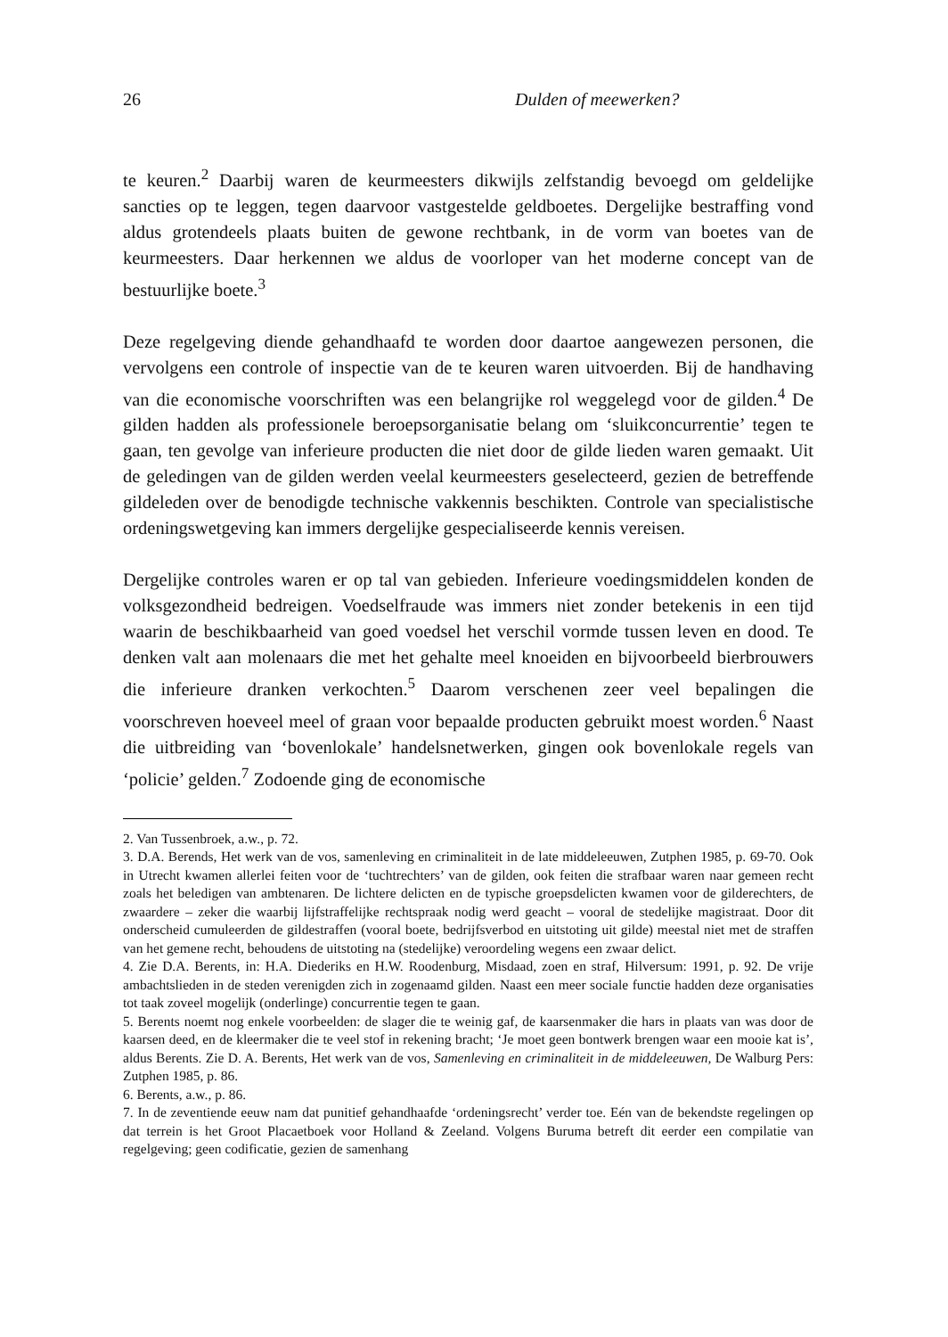26 Dulden of meewerken?
te keuren.<sup>2</sup> Daarbij waren de keurmeesters dikwijls zelfstandig bevoegd om geldelijke sancties op te leggen, tegen daarvoor vastgestelde geldboetes. Dergelijke bestraffing vond aldus grotendeels plaats buiten de gewone rechtbank, in de vorm van boetes van de keurmeesters. Daar herkennen we aldus de voorloper van het moderne concept van de bestuurlijke boete.<sup>3</sup>
Deze regelgeving diende gehandhaafd te worden door daartoe aangewezen personen, die vervolgens een controle of inspectie van de te keuren waren uitvoerden. Bij de handhaving van die economische voorschriften was een belangrijke rol weggelegd voor de gilden.<sup>4</sup> De gilden hadden als professionele beroepsorganisatie belang om ‘sluikconcurrentie’ tegen te gaan, ten gevolge van inferieure producten die niet door de gilde lieden waren gemaakt. Uit de geledingen van de gilden werden veelal keurmeesters geselecteerd, gezien de betreffende gildeleden over de benodigde technische vakkennis beschikten. Controle van specialistische ordeningswetgeving kan immers dergelijke gespecialiseerde kennis vereisen.
Dergelijke controles waren er op tal van gebieden. Inferieure voedingsmiddelen konden de volksgezondheid bedreigen. Voedselfraude was immers niet zonder betekenis in een tijd waarin de beschikbaarheid van goed voedsel het verschil vormde tussen leven en dood. Te denken valt aan molenaars die met het gehalte meel knoeiden en bijvoorbeeld bierbrouwers die inferieure dranken verkochten.<sup>5</sup> Daarom verschenen zeer veel bepalingen die voorschreven hoeveel meel of graan voor bepaalde producten gebruikt moest worden.<sup>6</sup> Naast die uitbreiding van ‘bovenlokale’ handelsnetwerken, gingen ook bovenlokale regels van ‘policie’ gelden.<sup>7</sup> Zodoende ging de economische
2. Van Tussenbroek, a.w., p. 72.
3. D.A. Berends, Het werk van de vos, samenleving en criminaliteit in de late middeleeuwen, Zutphen 1985, p. 69-70. Ook in Utrecht kwamen allerlei feiten voor de ‘tuchtrechters’ van de gilden, ook feiten die strafbaar waren naar gemeen recht zoals het beledigen van ambtenaren. De lichtere delicten en de typische groepsdelicten kwamen voor de gilderechters, de zwaardere – zeker die waarbij lijfstraffelijke rechtspraak nodig werd geacht – vooral de stedelijke magistraat. Door dit onderscheid cumuleerden de gildestraffen (vooral boete, bedrijfsverbod en uitstoting uit gilde) meestal niet met de straffen van het gemene recht, behoudens de uitstoting na (stedelijke) veroordeling wegens een zwaar delict.
4. Zie D.A. Berents, in: H.A. Diederiks en H.W. Roodenburg, Misdaad, zoen en straf, Hilversum: 1991, p. 92. De vrije ambachtslieden in de steden verenigden zich in zogenaamd gilden. Naast een meer sociale functie hadden deze organisaties tot taak zoveel mogelijk (onderlinge) concurrentie tegen te gaan.
5. Berents noemt nog enkele voorbeelden: de slager die te weinig gaf, de kaarsenmaker die hars in plaats van was door de kaarsen deed, en de kleermaker die te veel stof in rekening bracht; ‘Je moet geen bontwerk brengen waar een mooie kat is’, aldus Berents. Zie D. A. Berents, Het werk van de vos, Samenleving en criminaliteit in de middeleeuwen, De Walburg Pers: Zutphen 1985, p. 86.
6. Berents, a.w., p. 86.
7. In de zeventiende eeuw nam dat punitief gehandhaafde ‘ordeningsrecht’ verder toe. Eén van de bekendste regelingen op dat terrein is het Groot Placaetboek voor Holland & Zeeland. Volgens Buruma betreft dit eerder een compilatie van regelgeving; geen codificatie, gezien de samenhang